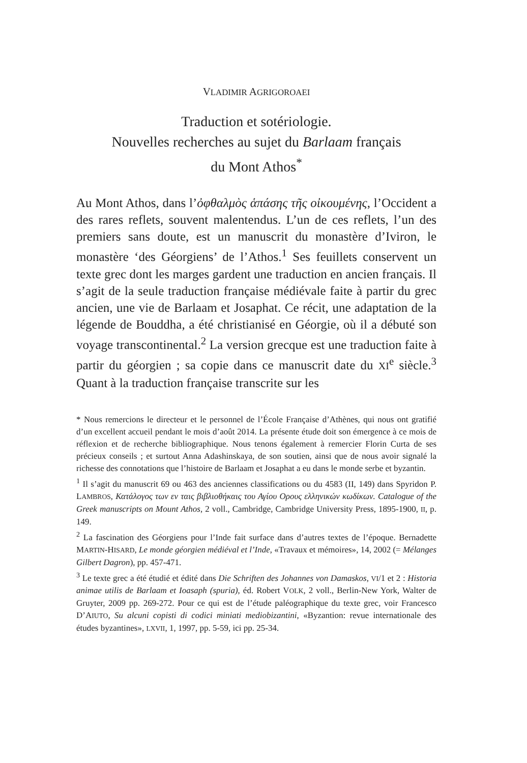VLADIMIR AGRIGOROAEI
Traduction et sotériologie.
Nouvelles recherches au sujet du Barlaam français
du Mont Athos<sup>*</sup>
Au Mont Athos, dans l’ὀφθαλμὸς ἁπάσης τῆς οἰκουμένης, l’Occident a des rares reflets, souvent malentendus. L’un de ces reflets, l’un des premiers sans doute, est un manuscrit du monastère d’Iviron, le monastère ‘des Géorgiens’ de l’Athos.<sup>1</sup> Ses feuillets conservent un texte grec dont les marges gardent une traduction en ancien français. Il s’agit de la seule traduction française médiévale faite à partir du grec ancien, une vie de Barlaam et Josaphat. Ce récit, une adaptation de la légende de Bouddha, a été christianisé en Géorgie, où il a débuté son voyage transcontinental.<sup>2</sup> La version grecque est une traduction faite à partir du géorgien ; sa copie dans ce manuscrit date du XI<sup>e</sup> siècle.<sup>3</sup> Quant à la traduction française transcrite sur les
* Nous remercions le directeur et le personnel de l’École Française d’Athènes, qui nous ont gratifié d’un excellent accueil pendant le mois d’août 2014. La présente étude doit son émergence à ce mois de réflexion et de recherche bibliographique. Nous tenons également à remercier Florin Curta de ses précieux conseils ; et surtout Anna Adashinskaya, de son soutien, ainsi que de nous avoir signalé la richesse des connotations que l’histoire de Barlaam et Josaphat a eu dans le monde serbe et byzantin.
<sup>1</sup> Il s’agit du manuscrit 69 ou 463 des anciennes classifications ou du 4583 (II, 149) dans Spyridon P. LAMBROS, Κατάλογος των εν ταις βιβλιοθήκαις του Αγίου Ορους ελληνικών κωδίκων. Catalogue of the Greek manuscripts on Mount Athos, 2 voll., Cambridge, Cambridge University Press, 1895-1900, II, p. 149.
<sup>2</sup> La fascination des Géorgiens pour l’Inde fait surface dans d’autres textes de l’époque. Bernadette MARTIN-HISARD, Le monde géorgien médiéval et l’Inde, «Travaux et mémoires», 14, 2002 (= Mélanges Gilbert Dagron), pp. 457-471.
<sup>3</sup> Le texte grec a été étudié et édité dans Die Schriften des Johannes von Damaskos, VI/1 et 2 : Historia animae utilis de Barlaam et Ioasaph (spuria), éd. Robert VOLK, 2 voll., Berlin-New York, Walter de Gruyter, 2009 pp. 269-272. Pour ce qui est de l’étude paléographique du texte grec, voir Francesco D’AIUTO, Su alcuni copisti di codici miniati mediobizantini, «Byzantion: revue internationale des études byzantines», LXVII, 1, 1997, pp. 5-59, ici pp. 25-34.